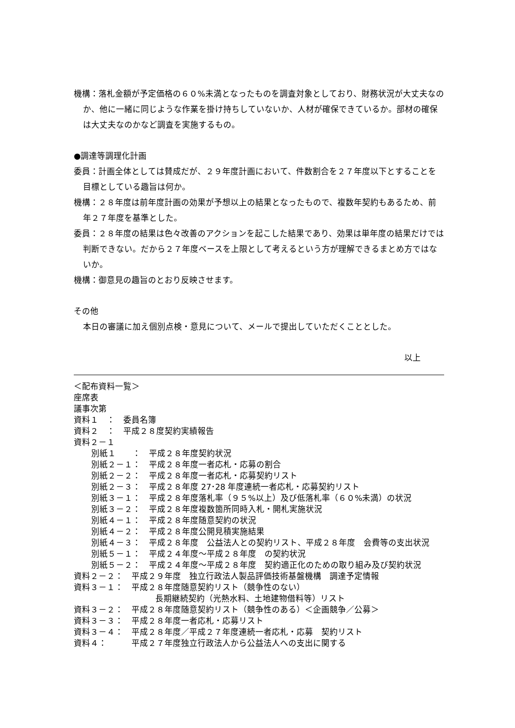機構：落札金額が予定価格の６０%未満となったものを調査対象としており、財務状況が大丈夫なのか、他に一緒に同じような作業を掛け持ちしていないか、人材が確保できているか。部材の確保は大丈夫なのかなど調査を実施するもの。
●調達等調理化計画
委員：計画全体としては賛成だが、２９年度計画において、件数割合を２７年度以下とすることを目標としている趣旨は何か。
機構：２８年度は前年度計画の効果が予想以上の結果となったもので、複数年契約もあるため、前年２７年度を基準とした。
委員：２８年度の結果は色々改善のアクションを起こした結果であり、効果は単年度の結果だけでは判断できない。だから２７年度ベースを上限として考えるという方が理解できるまとめ方ではないか。
機構：御意見の趣旨のとおり反映させます。
その他
本日の審議に加え個別点検・意見について、メールで提出していただくこととした。
以上
＜配布資料一覧＞
座席表
議事次第
資料１　：　委員名簿
資料２　：　平成２８度契約実績報告
資料２－１
別紙１　　：　平成２８年度契約状況
別紙２－１：　平成２８年度一者応札・応募の割合
別紙２－２：　平成２８年度一者応札・応募契約リスト
別紙２－３：　平成２８年度 27･28 年度連続一者応札・応募契約リスト
別紙３－１：　平成２８年度落札率（９５%以上）及び低落札率（６０%未満）の状況
別紙３－２：　平成２８年度複数箇所同時入札・開札実施状況
別紙４－１：　平成２８年度随意契約の状況
別紙４－２：　平成２８年度公開見積実施結果
別紙４－３：　平成２８年度　公益法人との契約リスト、平成２８年度　会費等の支出状況
別紙５－１：　平成２４年度～平成２８年度　の契約状況
別紙５－２：　平成２４年度～平成２８年度　契約適正化のための取り組み及び契約状況
資料２－２：　平成２９年度　独立行政法人製品評価技術基盤機構　調達予定情報
資料３－１：　平成２８年度随意契約リスト（競争性のない）
長期継続契約（光熱水料、土地建物借料等）リスト
資料３－２：　平成２８年度随意契約リスト（競争性のある）＜企画競争／公募＞
資料３－３：　平成２８年度一者応札・応募リスト
資料３－４：　平成２８年度／平成２７年度連続一者応札・応募　契約リスト
資料４：　　　平成２７年度独立行政法人から公益法人への支出に関する